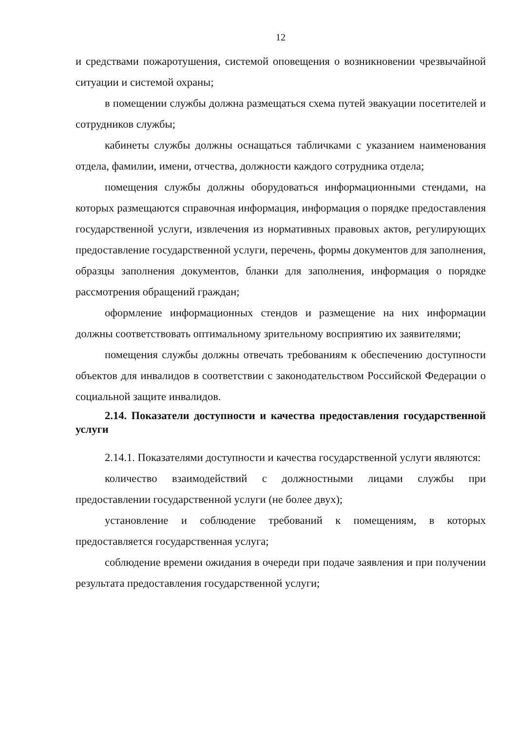12
и средствами пожаротушения, системой оповещения о возникновении чрезвычайной ситуации и системой охраны;
в помещении службы должна размещаться схема путей эвакуации посетителей и сотрудников службы;
кабинеты службы должны оснащаться табличками с указанием наименования отдела, фамилии, имени, отчества, должности каждого сотрудника отдела;
помещения службы должны оборудоваться информационными стендами, на которых размещаются справочная информация, информация о порядке предоставления государственной услуги, извлечения из нормативных правовых актов, регулирующих предоставление государственной услуги, перечень, формы документов для заполнения, образцы заполнения документов, бланки для заполнения, информация о порядке рассмотрения обращений граждан;
оформление информационных стендов и размещение на них информации должны соответствовать оптимальному зрительному восприятию их заявителями;
помещения службы должны отвечать требованиям к обеспечению доступности объектов для инвалидов в соответствии с законодательством Российской Федерации о социальной защите инвалидов.
2.14. Показатели доступности и качества предоставления государственной услуги
2.14.1. Показателями доступности и качества государственной услуги являются:
количество взаимодействий с должностными лицами службы при предоставлении государственной услуги (не более двух);
установление и соблюдение требований к помещениям, в которых предоставляется государственная услуга;
соблюдение времени ожидания в очереди при подаче заявления и при получении результата предоставления государственной услуги;